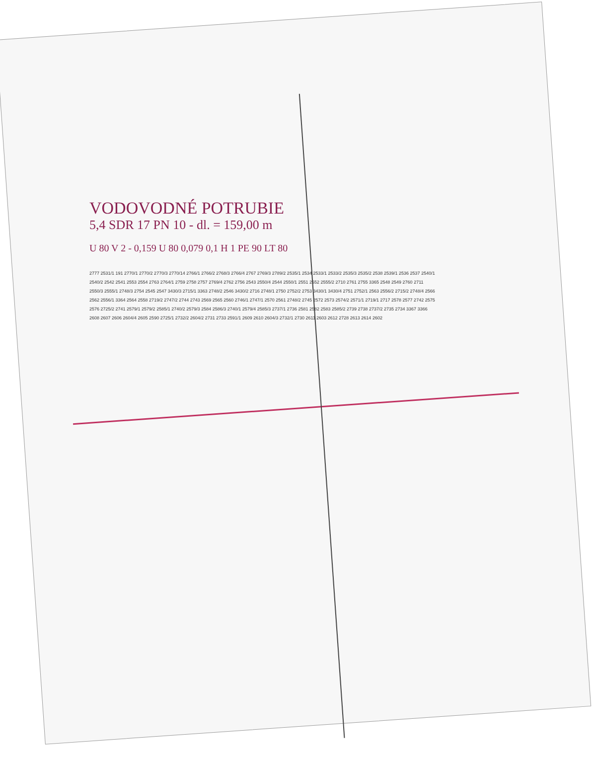VODOVODNÉ POTRUBIE
5,4 SDR 17 PN 10 - dl. = 159,00 m
U 80 V 2 - 0,159 U 80 0,079 0,1 H 1 PE 90 LT 80
2777 2531/1 191 2770/1 2770/2 2770/3 2770/14 2766/1 2766/2 2768/3 2766/4 2767 2769/3 2789/2 2535/1 2534 2533/1 2533/2 2535/3 2535/2 2538 2539/1 2536 2537 2540/1 2540/2 2542 2541 2553 2554 2763 2764/1 2759 2758 2757 2769/4 2762 2756 2543 2550/4 2544 2550/1 2551 2552 2555/2 2710 2761 2755 3365 2548 2549 2760 2711 2550/3 2555/1 2748/3 2754 2545 2547 3430/3 2715/1 3363 2748/2 2546 3430/2 2716 2748/1 2750 2752/2 2753 3430/1 3430/4 2751 2752/1 2563 2556/2 2715/2 2748/4 2566 2562 2556/1 3364 2564 2558 2719/2 2747/2 2744 2743 2569 2565 2560 2746/1 2747/1 2570 2561 2748/2 2745 2572 2573 2574/2 2571/1 2719/1 2717 2578 2577 2742 2575 2576 2725/2 2741 2579/1 2579/2 2585/1 2740/2 2579/3 2584 2586/3 2740/1 2579/4 2585/3 2737/1 2736 2581 2582 2583 2585/2 2739 2738 2737/2 2735 2734 3367 3366 2608 2607 2606 2604/4 2605 2590 2725/1 2732/2 2604/2 2731 2733 2591/1 2609 2610 2604/3 2732/1 2730 2611 2603 2612 2728 2613 2614 2602